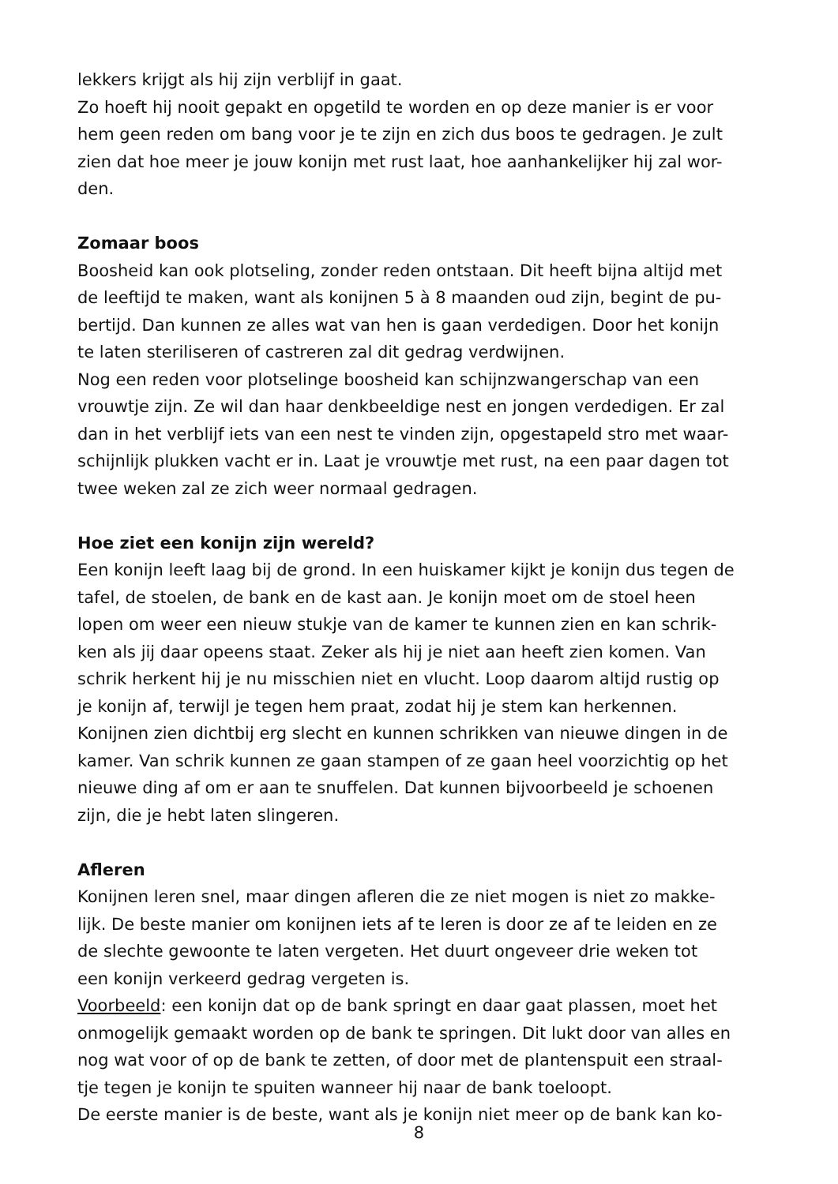lekkers krijgt als hij zijn verblijf in gaat.
Zo hoeft hij nooit gepakt en opgetild te worden en op deze manier is er voor
hem geen reden om bang voor je te zijn en zich dus boos te gedragen. Je zult
zien dat hoe meer je jouw konijn met rust laat, hoe aanhankelijker hij zal wor-
den.
Zomaar boos
Boosheid kan ook plotseling, zonder reden ontstaan. Dit heeft bijna altijd met
de leeftijd te maken, want als konijnen 5 à 8 maanden oud zijn, begint de pu-
bertijd. Dan kunnen ze alles wat van hen is gaan verdedigen. Door het konijn
te laten steriliseren of castreren zal dit gedrag verdwijnen.
Nog een reden voor plotselinge boosheid kan schijnzwangerschap van een
vrouwtje zijn. Ze wil dan haar denkbeeldige nest en jongen verdedigen. Er zal
dan in het verblijf iets van een nest te vinden zijn, opgestapeld stro met waar-
schijnlijk plukken vacht er in. Laat je vrouwtje met rust, na een paar dagen tot
twee weken zal ze zich weer normaal gedragen.
Hoe ziet een konijn zijn wereld?
Een konijn leeft laag bij de grond. In een huiskamer kijkt je konijn dus tegen de
tafel, de stoelen, de bank en de kast aan. Je konijn moet om de stoel heen
lopen om weer een nieuw stukje van de kamer te kunnen zien en kan schrik-
ken als jij daar opeens staat. Zeker als hij je niet aan heeft zien komen. Van
schrik herkent hij je nu misschien niet en vlucht. Loop daarom altijd rustig op
je konijn af, terwijl je tegen hem praat, zodat hij je stem kan herkennen.
Konijnen zien dichtbij erg slecht en kunnen schrikken van nieuwe dingen in de
kamer. Van schrik kunnen ze gaan stampen of ze gaan heel voorzichtig op het
nieuwe ding af om er aan te snuffelen. Dat kunnen bijvoorbeeld je schoenen
zijn, die je hebt laten slingeren.
Afleren
Konijnen leren snel, maar dingen afleren die ze niet mogen is niet zo makke-
lijk. De beste manier om konijnen iets af te leren is door ze af te leiden en ze
de slechte gewoonte te laten vergeten. Het duurt ongeveer drie weken tot
een konijn verkeerd gedrag vergeten is.
Voorbeeld: een konijn dat op de bank springt en daar gaat plassen, moet het
onmogelijk gemaakt worden op de bank te springen. Dit lukt door van alles en
nog wat voor of op de bank te zetten, of door met de plantenspuit een straal-
tje tegen je konijn te spuiten wanneer hij naar de bank toeloopt.
De eerste manier is de beste, want als je konijn niet meer op de bank kan ko-
8